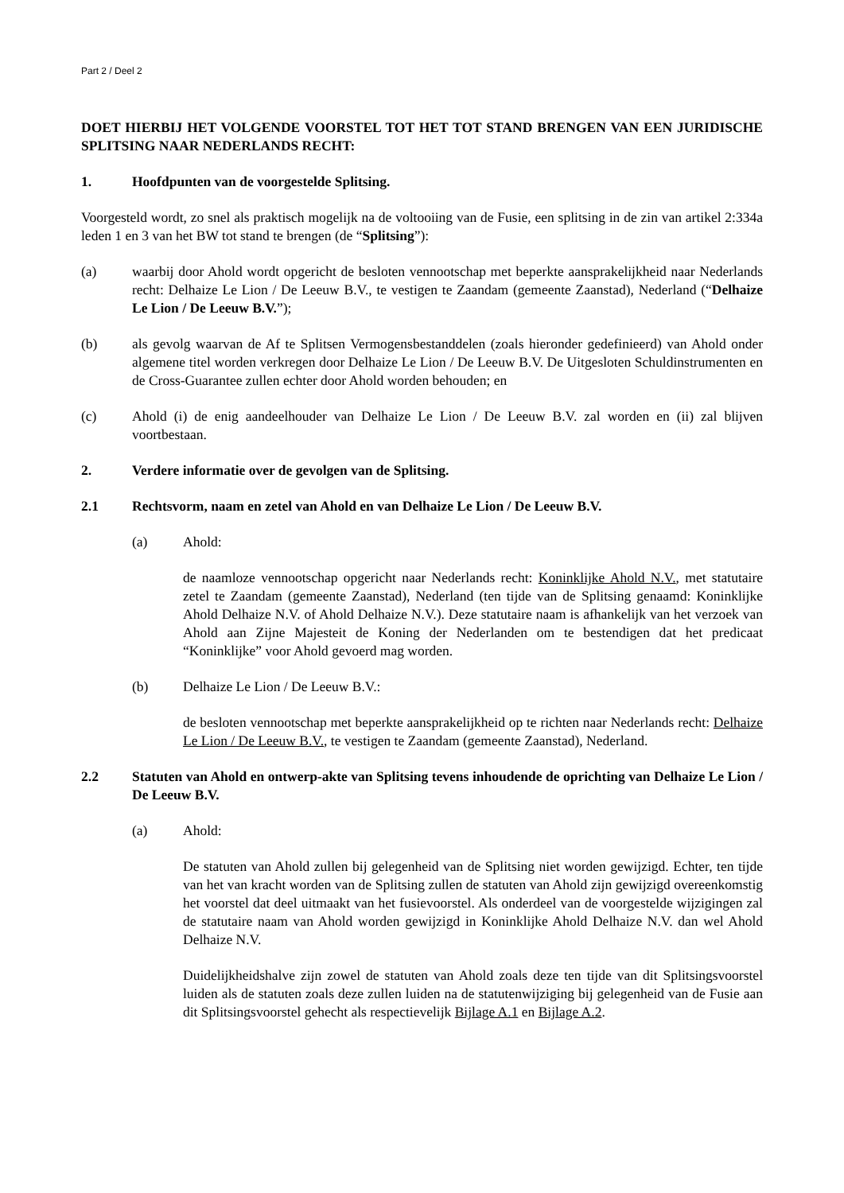Part 2 / Deel 2
DOET HIERBIJ HET VOLGENDE VOORSTEL TOT HET TOT STAND BRENGEN VAN EEN JURIDISCHE SPLITSING NAAR NEDERLANDS RECHT:
1. Hoofdpunten van de voorgestelde Splitsing.
Voorgesteld wordt, zo snel als praktisch mogelijk na de voltooiing van de Fusie, een splitsing in de zin van artikel 2:334a leden 1 en 3 van het BW tot stand te brengen (de “Splitsing”):
(a) waarbij door Ahold wordt opgericht de besloten vennootschap met beperkte aansprakelijkheid naar Nederlands recht: Delhaize Le Lion / De Leeuw B.V., te vestigen te Zaandam (gemeente Zaanstad), Nederland (“Delhaize Le Lion / De Leeuw B.V.”);
(b) als gevolg waarvan de Af te Splitsen Vermogensbestanddelen (zoals hieronder gedefinieerd) van Ahold onder algemene titel worden verkregen door Delhaize Le Lion / De Leeuw B.V. De Uitgesloten Schuldinstrumenten en de Cross-Guarantee zullen echter door Ahold worden behouden; en
(c) Ahold (i) de enig aandeelhouder van Delhaize Le Lion / De Leeuw B.V. zal worden en (ii) zal blijven voortbestaan.
2. Verdere informatie over de gevolgen van de Splitsing.
2.1 Rechtsvorm, naam en zetel van Ahold en van Delhaize Le Lion / De Leeuw B.V.
(a) Ahold:
de naamloze vennootschap opgericht naar Nederlands recht: Koninklijke Ahold N.V., met statutaire zetel te Zaandam (gemeente Zaanstad), Nederland (ten tijde van de Splitsing genaamd: Koninklijke Ahold Delhaize N.V. of Ahold Delhaize N.V.). Deze statutaire naam is afhankelijk van het verzoek van Ahold aan Zijne Majesteit de Koning der Nederlanden om te bestendigen dat het predicaat “Koninklijke” voor Ahold gevoerd mag worden.
(b) Delhaize Le Lion / De Leeuw B.V.:
de besloten vennootschap met beperkte aansprakelijkheid op te richten naar Nederlands recht: Delhaize Le Lion / De Leeuw B.V., te vestigen te Zaandam (gemeente Zaanstad), Nederland.
2.2 Statuten van Ahold en ontwerp-akte van Splitsing tevens inhoudende de oprichting van Delhaize Le Lion / De Leeuw B.V.
(a) Ahold:
De statuten van Ahold zullen bij gelegenheid van de Splitsing niet worden gewijzigd. Echter, ten tijde van het van kracht worden van de Splitsing zullen de statuten van Ahold zijn gewijzigd overeenkomstig het voorstel dat deel uitmaakt van het fusievoorstel. Als onderdeel van de voorgestelde wijzigingen zal de statutaire naam van Ahold worden gewijzigd in Koninklijke Ahold Delhaize N.V. dan wel Ahold Delhaize N.V.
Duidelijkheidshalve zijn zowel de statuten van Ahold zoals deze ten tijde van dit Splitsingsvoorstel luiden als de statuten zoals deze zullen luiden na de statutenwijziging bij gelegenheid van de Fusie aan dit Splitsingsvoorstel gehecht als respectievelijk Bijlage A.1 en Bijlage A.2.